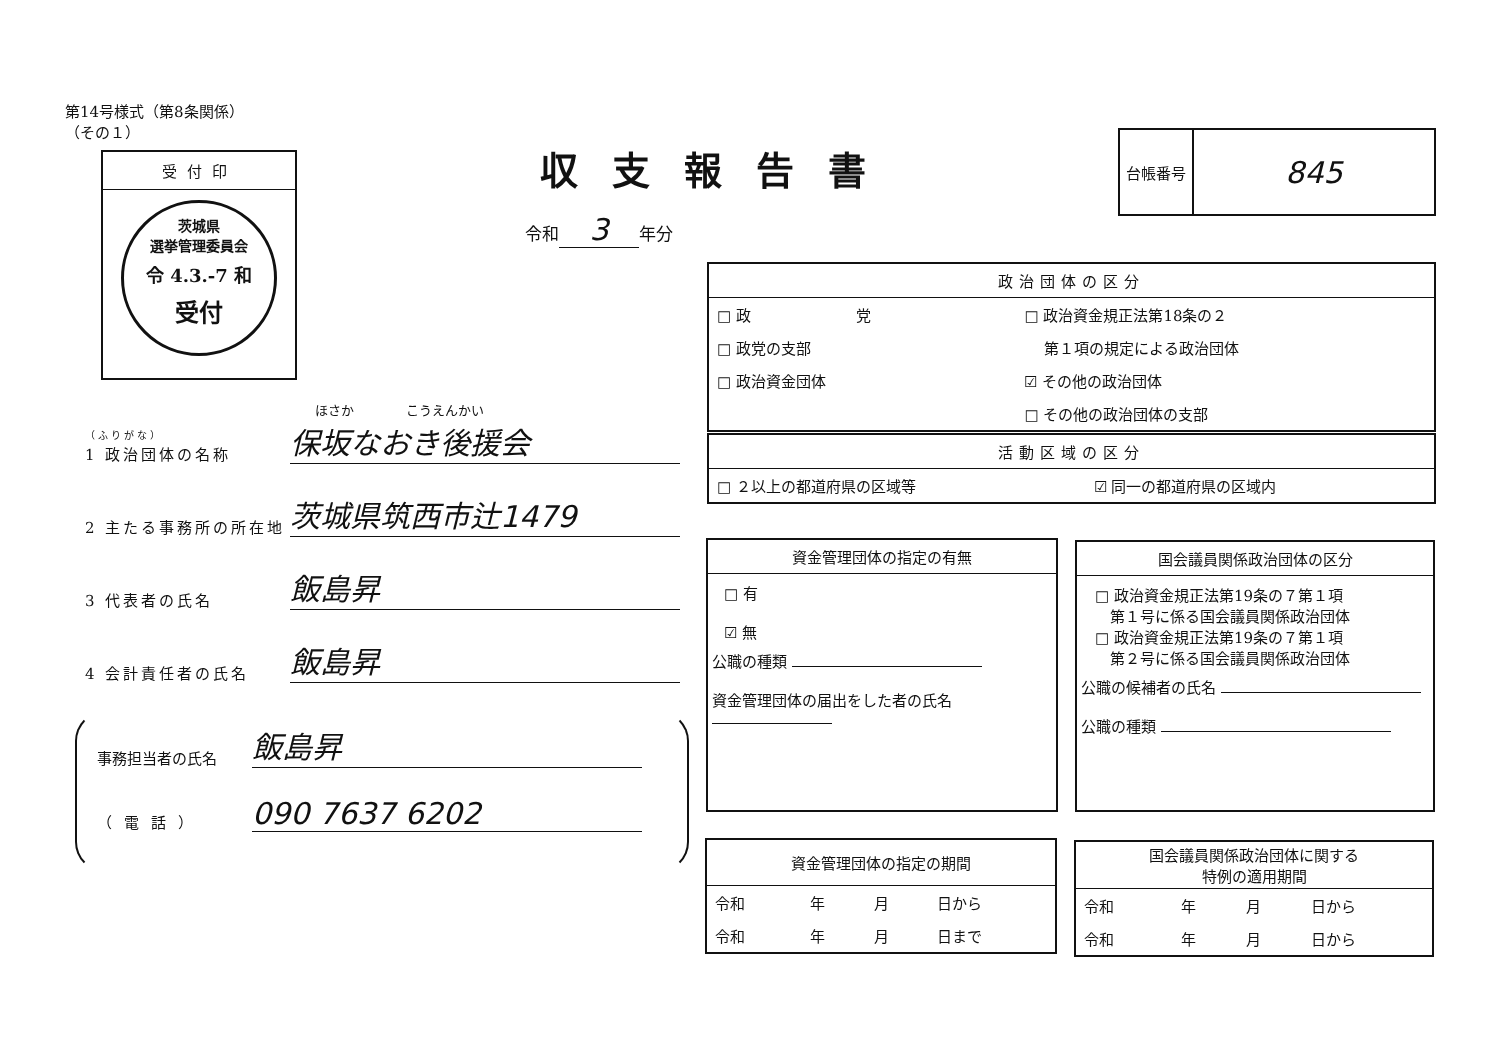第14号様式（第8条関係）
（その１）
受付印
茨城県
選挙管理委員会
令 4.3.-7 和
受付
ほさか　　　　こうえんかい
（ふりがな）
1 政治団体の名称 保坂なおき後援会
2 主たる事務所の所在地 茨城県筑西市辻1479
3 代表者の氏名 飯島昇
4 会計責任者の氏名 飯島昇
事務担当者の氏名 飯島昇
（電話） 090 7637 6202
収支報告書
令和 3 年分
台帳番号
845
政治団体の区分
| □ 政 党 | □ 政治資金規正法第18条の２ |
| □ 政党の支部 | 第１項の規定による政治団体 |
| □ 政治資金団体 | ☑ その他の政治団体 |
| | □ その他の政治団体の支部 |
活動区域の区分
| □ ２以上の都道府県の区域等 | ☑ 同一の都道府県の区域内 |
資金管理団体の指定の有無
□ 有
☑ 無
公職の種類
資金管理団体の届出をした者の氏名
国会議員関係政治団体の区分
□ 政治資金規正法第19条の７第１項
　第１号に係る国会議員関係政治団体
□ 政治資金規正法第19条の７第１項
　第２号に係る国会議員関係政治団体
公職の候補者の氏名
公職の種類
資金管理団体の指定の期間
| 令和 | 年 | 月 | 日から |
| 令和 | 年 | 月 | 日まで |
国会議員関係政治団体に関する
特例の適用期間
| 令和 | 年 | 月 | 日から |
| 令和 | 年 | 月 | 日から |